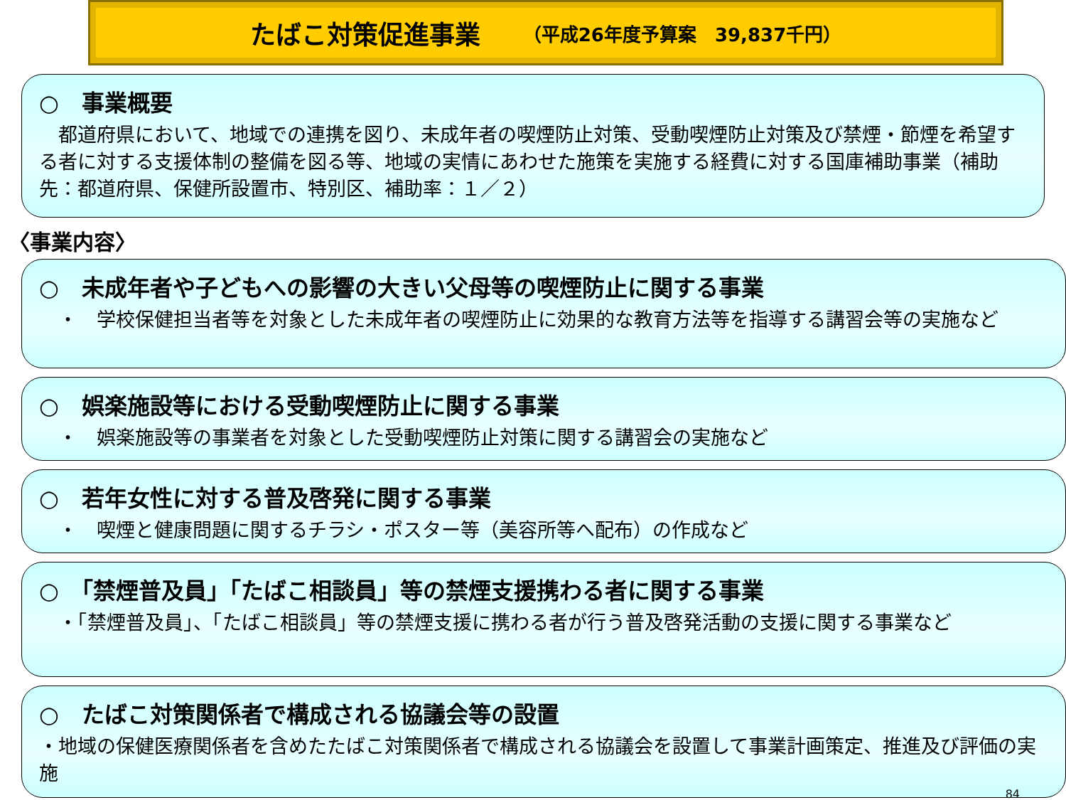たばこ対策促進事業 （平成26年度予算案　39,837千円）
○　事業概要
　都道府県において、地域での連携を図り、未成年者の喫煙防止対策、受動喫煙防止対策及び禁煙・節煙を希望する者に対する支援体制の整備を図る等、地域の実情にあわせた施策を実施する経費に対する国庫補助事業（補助先：都道府県、保健所設置市、特別区、補助率：１／２）
〈事業内容〉
○　未成年者や子どもへの影響の大きい父母等の喫煙防止に関する事業
　・　学校保健担当者等を対象とした未成年者の喫煙防止に効果的な教育方法等を指導する講習会等の実施など
○　娯楽施設等における受動喫煙防止に関する事業
　・　娯楽施設等の事業者を対象とした受動喫煙防止対策に関する講習会の実施など
○　若年女性に対する普及啓発に関する事業
　・　喫煙と健康問題に関するチラシ・ポスター等（美容所等へ配布）の作成など
○　「禁煙普及員」「たばこ相談員」等の禁煙支援携わる者に関する事業
　・「禁煙普及員」、「たばこ相談員」等の禁煙支援に携わる者が行う普及啓発活動の支援に関する事業など
○　たばこ対策関係者で構成される協議会等の設置
・地域の保健医療関係者を含めたたばこ対策関係者で構成される協議会を設置して事業計画策定、推進及び評価の実施
84